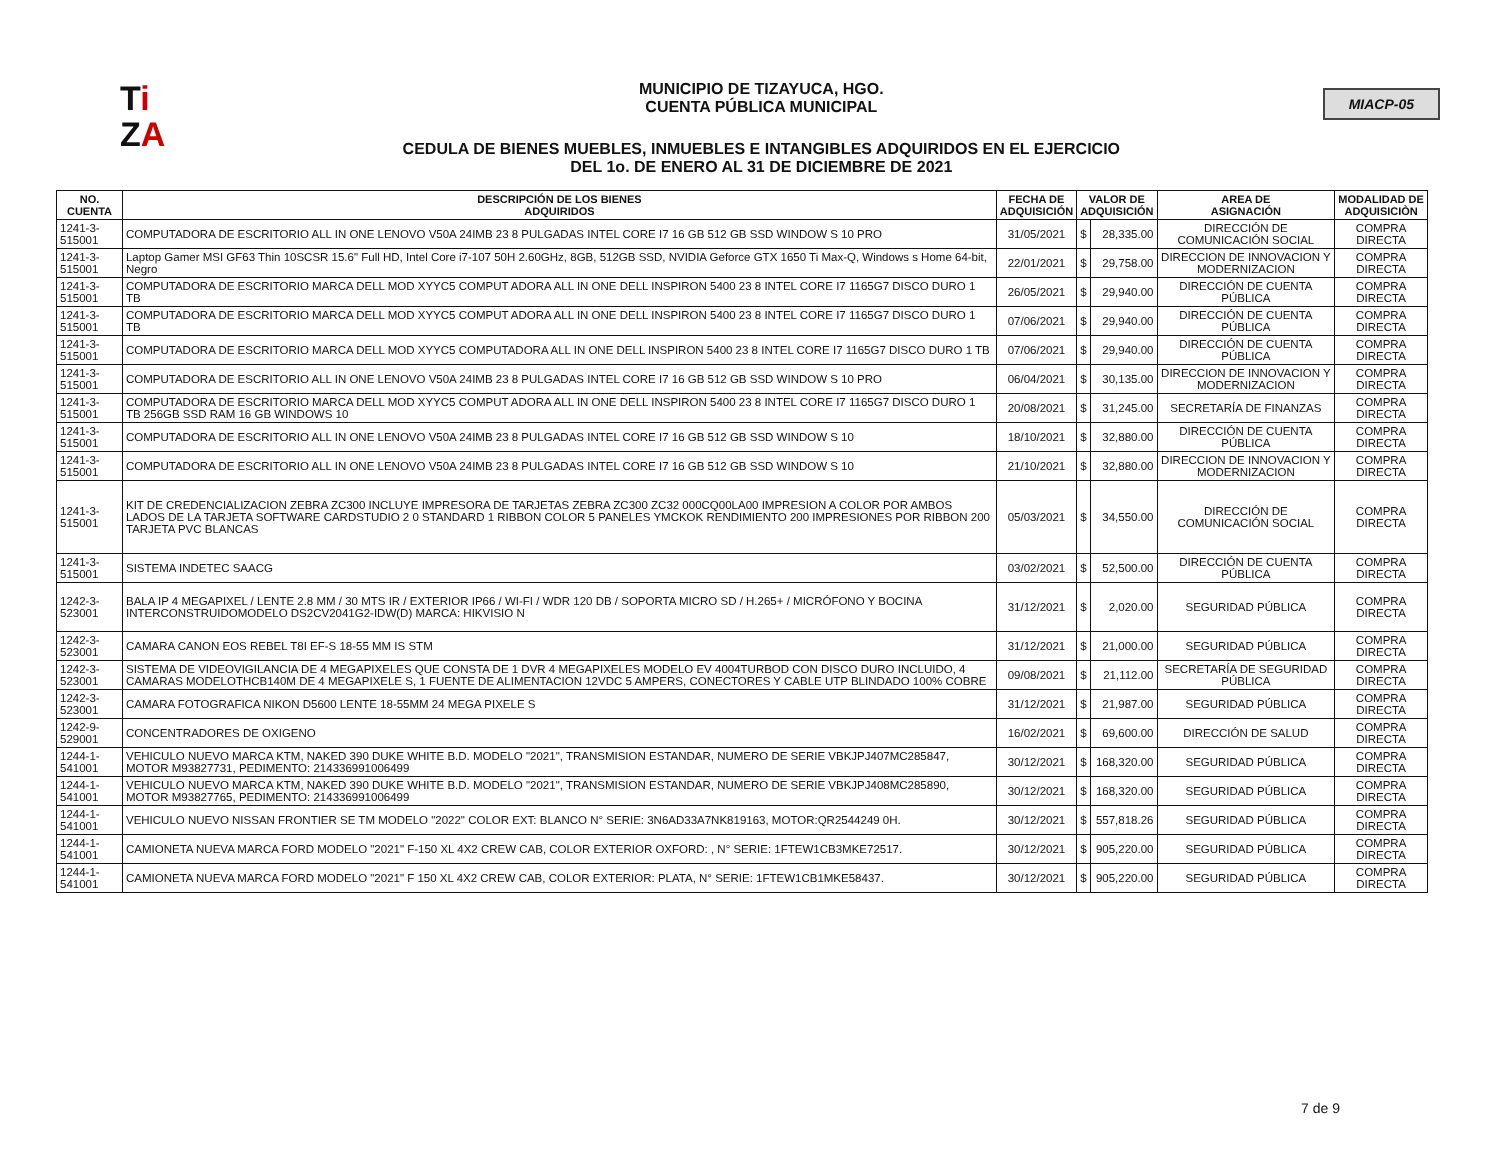Ti
ZA
MUNICIPIO DE TIZAYUCA, HGO.
CUENTA PÚBLICA MUNICIPAL
CEDULA DE BIENES MUEBLES, INMUEBLES E INTANGIBLES ADQUIRIDOS EN EL EJERCICIO
DEL 1o. DE ENERO AL 31 DE DICIEMBRE DE 2021
MIACP-05
| NO. CUENTA | DESCRIPCIÓN DE LOS BIENES ADQUIRIDOS | FECHA DE ADQUISICIÓN | VALOR DE ADQUISICIÓN | | AREA DE ASIGNACIÓN | MODALIDAD DE ADQUISICIÒN |
| --- | --- | --- | --- | --- | --- | --- |
| 1241-3-515001 | COMPUTADORA DE ESCRITORIO ALL IN ONE LENOVO V50A 24IMB 23 8 PULGADAS INTEL CORE I7 16 GB 512 GB SSD WINDOW S 10 PRO | 31/05/2021 | $ | 28,335.00 | DIRECCIÓN DE COMUNICACIÓN SOCIAL | COMPRA DIRECTA |
| 1241-3-515001 | Laptop Gamer MSI GF63 Thin 10SCSR 15.6" Full HD, Intel Core i7-107 50H 2.60GHz, 8GB, 512GB SSD, NVIDIA Geforce GTX 1650 Ti Max-Q, Windows s Home 64-bit, Negro | 22/01/2021 | $ | 29,758.00 | DIRECCION DE INNOVACION Y MODERNIZACION | COMPRA DIRECTA |
| 1241-3-515001 | COMPUTADORA DE ESCRITORIO MARCA DELL MOD XYYC5 COMPUT ADORA ALL IN ONE DELL INSPIRON 5400 23 8 INTEL CORE I7 1165G7 DISCO DURO 1 TB | 26/05/2021 | $ | 29,940.00 | DIRECCIÓN DE CUENTA PÚBLICA | COMPRA DIRECTA |
| 1241-3-515001 | COMPUTADORA DE ESCRITORIO MARCA DELL MOD XYYC5 COMPUT ADORA ALL IN ONE DELL INSPIRON 5400 23 8 INTEL CORE I7 1165G7 DISCO DURO 1 TB | 07/06/2021 | $ | 29,940.00 | DIRECCIÓN DE CUENTA PÚBLICA | COMPRA DIRECTA |
| 1241-3-515001 | COMPUTADORA DE ESCRITORIO MARCA DELL MOD XYYC5 COMPUTADORA ALL IN ONE DELL INSPIRON 5400 23 8 INTEL CORE I7 1165G7 DISCO DURO 1 TB | 07/06/2021 | $ | 29,940.00 | DIRECCIÓN DE CUENTA PÚBLICA | COMPRA DIRECTA |
| 1241-3-515001 | COMPUTADORA DE ESCRITORIO ALL IN ONE LENOVO V50A 24IMB 23 8 PULGADAS INTEL CORE I7 16 GB 512 GB SSD WINDOW S 10 PRO | 06/04/2021 | $ | 30,135.00 | DIRECCION DE INNOVACION Y MODERNIZACION | COMPRA DIRECTA |
| 1241-3-515001 | COMPUTADORA DE ESCRITORIO MARCA DELL MOD XYYC5 COMPUT ADORA ALL IN ONE DELL INSPIRON 5400 23 8 INTEL CORE I7 1165G7 DISCO DURO 1 TB 256GB SSD RAM 16 GB WINDOWS 10 | 20/08/2021 | $ | 31,245.00 | SECRETARÍA DE FINANZAS | COMPRA DIRECTA |
| 1241-3-515001 | COMPUTADORA DE ESCRITORIO ALL IN ONE LENOVO V50A 24IMB 23 8 PULGADAS INTEL CORE I7 16 GB 512 GB SSD WINDOW S 10 | 18/10/2021 | $ | 32,880.00 | DIRECCIÓN DE CUENTA PÚBLICA | COMPRA DIRECTA |
| 1241-3-515001 | COMPUTADORA DE ESCRITORIO ALL IN ONE LENOVO V50A 24IMB 23 8 PULGADAS INTEL CORE I7 16 GB 512 GB SSD WINDOW S 10 | 21/10/2021 | $ | 32,880.00 | DIRECCION DE INNOVACION Y MODERNIZACION | COMPRA DIRECTA |
| 1241-3-515001 | KIT DE CREDENCIALIZACION ZEBRA ZC300 INCLUYE IMPRESORA DE TARJETAS ZEBRA ZC300 ZC32 000CQ00LA00 IMPRESION A COLOR POR AMBOS LADOS DE LA TARJETA SOFTWARE CARDSTUDIO 2 0 STANDARD 1 RIBBON COLOR 5 PANELES YMCKOK RENDIMIENTO 200 IMPRESIONES POR RIBBON 200 TARJETA PVC BLANCAS | 05/03/2021 | $ | 34,550.00 | DIRECCIÓN DE COMUNICACIÓN SOCIAL | COMPRA DIRECTA |
| 1241-3-515001 | SISTEMA INDETEC SAACG | 03/02/2021 | $ | 52,500.00 | DIRECCIÓN DE CUENTA PÚBLICA | COMPRA DIRECTA |
| 1242-3-523001 | BALA IP 4 MEGAPIXEL / LENTE 2.8 MM / 30 MTS IR / EXTERIOR IP66 / WI-FI / WDR 120 DB / SOPORTA MICRO SD / H.265+ / MICRÓFONO Y BOCINA INTERCONSTRUIDOMODELO DS2CV2041G2-IDW(D) MARCA: HIKVISIO N | 31/12/2021 | $ | 2,020.00 | SEGURIDAD PÚBLICA | COMPRA DIRECTA |
| 1242-3-523001 | CAMARA CANON EOS REBEL T8I EF-S 18-55 MM IS STM | 31/12/2021 | $ | 21,000.00 | SEGURIDAD PÚBLICA | COMPRA DIRECTA |
| 1242-3-523001 | SISTEMA DE VIDEOVIGILANCIA DE 4 MEGAPIXELES QUE CONSTA DE 1 DVR 4 MEGAPIXELES MODELO EV 4004TURBOD CON DISCO DURO INCLUIDO, 4 CAMARAS MODELOTHCB140M DE 4 MEGAPIXELE S, 1 FUENTE DE ALIMENTACION 12VDC 5 AMPERS, CONECTORES Y CABLE UTP BLINDADO 100% COBRE | 09/08/2021 | $ | 21,112.00 | SECRETARÍA DE SEGURIDAD PÚBLICA | COMPRA DIRECTA |
| 1242-3-523001 | CAMARA FOTOGRAFICA NIKON D5600 LENTE 18-55MM 24 MEGA PIXELE S | 31/12/2021 | $ | 21,987.00 | SEGURIDAD PÚBLICA | COMPRA DIRECTA |
| 1242-9-529001 | CONCENTRADORES DE OXIGENO | 16/02/2021 | $ | 69,600.00 | DIRECCIÓN DE SALUD | COMPRA DIRECTA |
| 1244-1-541001 | VEHICULO NUEVO MARCA KTM, NAKED 390 DUKE WHITE B.D. MODELO "2021", TRANSMISION ESTANDAR, NUMERO DE SERIE VBKJPJ407MC285847, MOTOR M93827731, PEDIMENTO: 214336991006499 | 30/12/2021 | $ | 168,320.00 | SEGURIDAD PÚBLICA | COMPRA DIRECTA |
| 1244-1-541001 | VEHICULO NUEVO MARCA KTM, NAKED 390 DUKE WHITE B.D. MODELO "2021", TRANSMISION ESTANDAR, NUMERO DE SERIE VBKJPJ408MC285890, MOTOR M93827765, PEDIMENTO: 214336991006499 | 30/12/2021 | $ | 168,320.00 | SEGURIDAD PÚBLICA | COMPRA DIRECTA |
| 1244-1-541001 | VEHICULO NUEVO NISSAN FRONTIER SE TM MODELO "2022" COLOR EXT: BLANCO N° SERIE: 3N6AD33A7NK819163, MOTOR:QR2544249 0H. | 30/12/2021 | $ | 557,818.26 | SEGURIDAD PÚBLICA | COMPRA DIRECTA |
| 1244-1-541001 | CAMIONETA NUEVA MARCA FORD MODELO "2021" F-150 XL 4X2 CREW CAB, COLOR EXTERIOR OXFORD: , N° SERIE: 1FTEW1CB3MKE72517. | 30/12/2021 | $ | 905,220.00 | SEGURIDAD PÚBLICA | COMPRA DIRECTA |
| 1244-1-541001 | CAMIONETA NUEVA MARCA FORD MODELO "2021" F 150 XL 4X2 CREW CAB, COLOR EXTERIOR: PLATA, N° SERIE: 1FTEW1CB1MKE58437. | 30/12/2021 | $ | 905,220.00 | SEGURIDAD PÚBLICA | COMPRA DIRECTA |
7 de 9